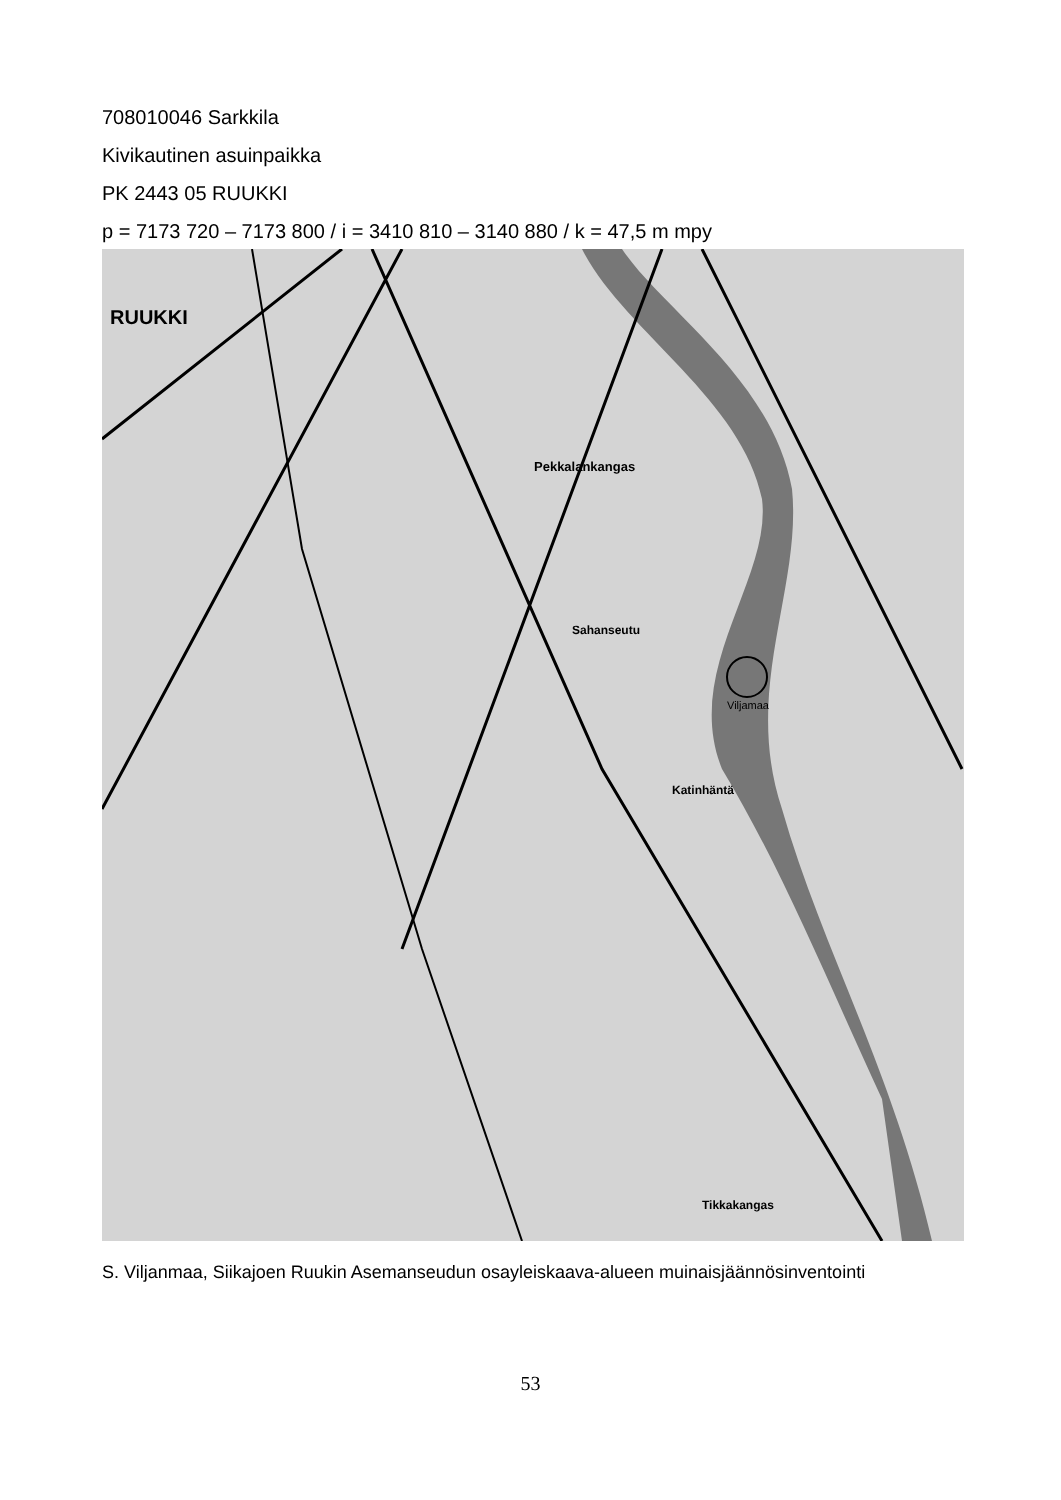708010046 Sarkkila
Kivikautinen asuinpaikka
PK 2443 05 RUUKKI
p = 7173 720 – 7173 800 / i = 3410 810 – 3140 880 / k = 47,5 m mpy
RUUKKI
Pekkalankangas
Sahanseutu
Katinhäntä
Tikkakangas
Viljamaa
S. Viljanmaa, Siikajoen Ruukin Asemanseudun osayleiskaava-alueen muinaisjäännösinventointi
53